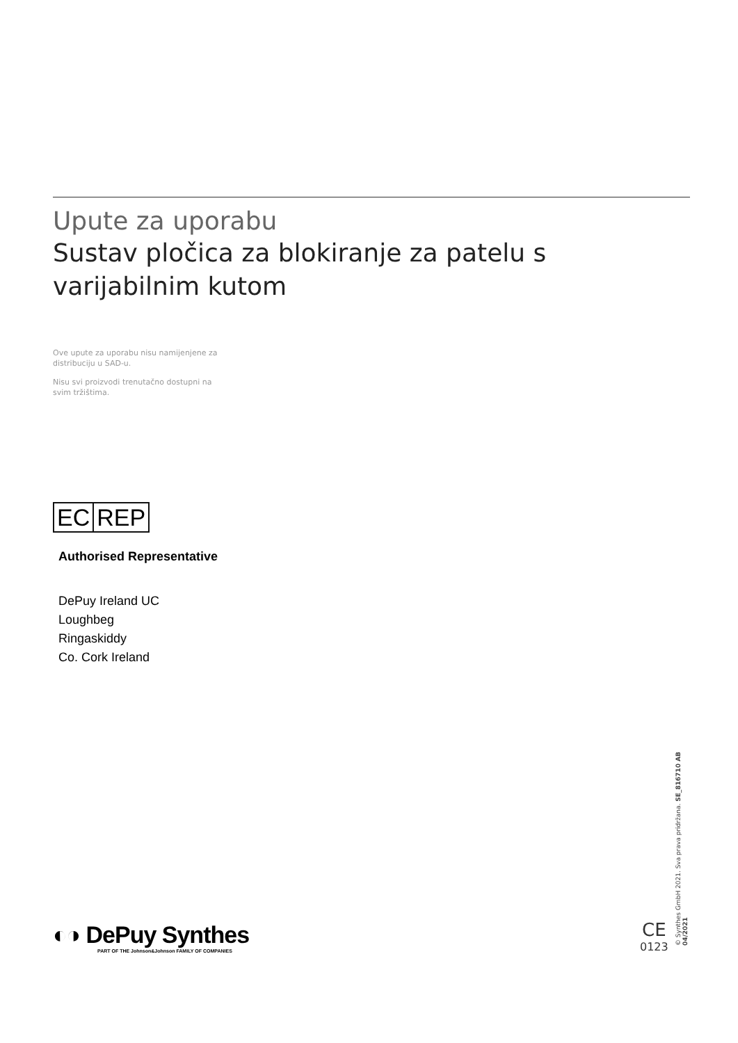Upute za uporabu
Sustav pločica za blokiranje za patelu s varijabilnim kutom
Ove upute za uporabu nisu namijenjene za distribuciju u SAD-u.
Nisu svi proizvodi trenutačno dostupni na svim tržištima.
EC REP
Authorised Representative
DePuy Ireland UC
Loughbeg
Ringaskiddy
Co. Cork Ireland
◐◑ DePuy Synthes
PART OF THE Johnson&Johnson FAMILY OF COMPANIES
CE
0123
© Synthes GmbH 2021. Sva prava pridržana. SE_816710 AB 04/2021